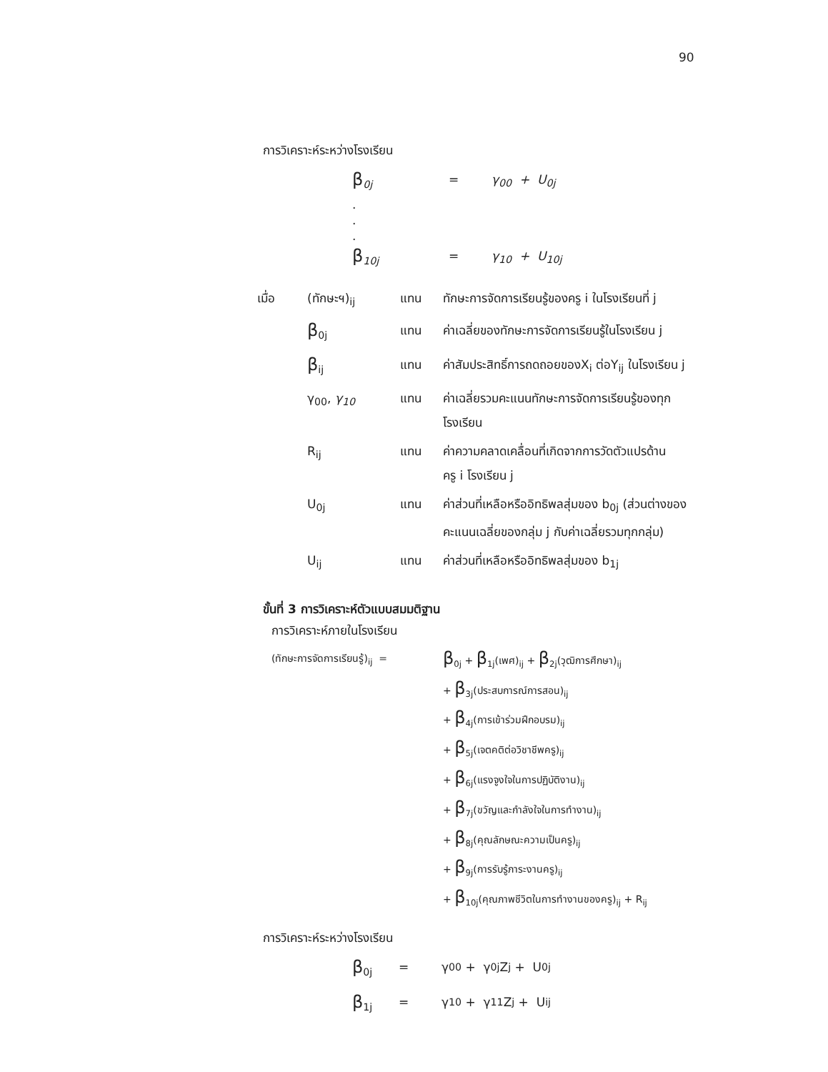90
การวิเคราะห์ระหว่างโรงเรียน
β <sub>0j</sub> = γ<sub>00</sub> + U<sub>0j</sub>
.
.
.
β <sub>10j</sub> = γ<sub>10</sub> + U<sub>10j</sub>
| เมื่อ | (ทักษะฯ)<sub>ij</sub> | แทน | ทักษะการจัดการเรียนรู้ของครู i ในโรงเรียนที่ j |
| | β<sub>0j</sub> | แทน | ค่าเฉลี่ยของทักษะการจัดการเรียนรู้ในโรงเรียน j |
| | β<sub>ij</sub> | แทน | ค่าสัมประสิทธิ์การถดถอยของX<sub>i</sub> ต่อY<sub>ij</sub> ในโรงเรียน j |
| | γ<sub>00</sub>, γ<sub>10</sub> | แทน | ค่าเฉลี่ยรวมคะแนนทักษะการจัดการเรียนรู้ของทุก โรงเรียน |
| | R<sub>ij</sub> | แทน | ค่าความคลาดเคลื่อนที่เกิดจากการวัดตัวแปรด้าน ครู i โรงเรียน j |
| | U<sub>0j</sub> | แทน | ค่าส่วนที่เหลือหรืออิทธิพลสุ่มของ b<sub>0j</sub> (ส่วนต่างของ คะแนนเฉลี่ยของกลุ่ม j กับค่าเฉลี่ยรวมทุกกลุ่ม) |
| | U<sub>ij</sub> | แทน | ค่าส่วนที่เหลือหรืออิทธิพลสุ่มของ b<sub>1j</sub> |
ขั้นที่ 3 การวิเคราะห์ตัวแบบสมมติฐาน
การวิเคราะห์ภายในโรงเรียน
(ทักษะการจัดการเรียนรู้)<sub>ij</sub> =
β<sub>0j</sub> + β<sub>1j</sub>(เพศ)<sub>ij</sub> + β<sub>2j</sub>(วุฒิการศึกษา)<sub>ij</sub>
+ β<sub>3j</sub>(ประสบการณ์การสอน)<sub>ij</sub>
+ β<sub>4j</sub>(การเข้าร่วมฝึกอบรม)<sub>ij</sub>
+ β<sub>5j</sub>(เจตคติต่อวิชาชีพครู)<sub>ij</sub>
+ β<sub>6j</sub>(แรงจูงใจในการปฏิบัติงาน)<sub>ij</sub>
+ β<sub>7j</sub>(ขวัญและกำลังใจในการทำงาน)<sub>ij</sub>
+ β<sub>8j</sub>(คุณลักษณะความเป็นครู)<sub>ij</sub>
+ β<sub>9j</sub>(การรับรู้ภาระงานครู)<sub>ij</sub>
+ β<sub>10j</sub>(คุณภาพชีวิตในการทำงานของครู)<sub>ij</sub> + R<sub>ij</sub>
การวิเคราะห์ระหว่างโรงเรียน
β<sub>0j</sub> = γ<sub>00</sub> + γ<sub>0j</sub>Z<sub>j</sub> + U<sub>0j</sub>
β<sub>1j</sub> = γ<sub>10</sub> + γ<sub>11</sub>Z<sub>j</sub> + U<sub>ij</sub>